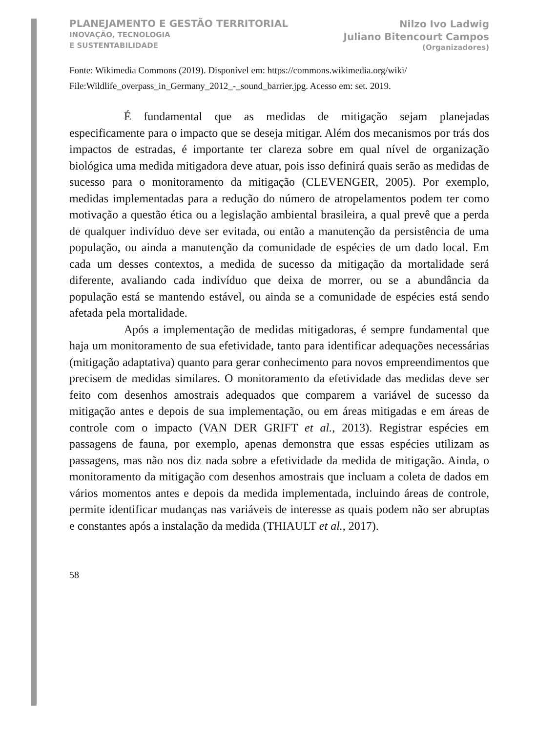PLANEJAMENTO E GESTÃO TERRITORIAL
INOVAÇÃO, TECNOLOGIA
E SUSTENTABILIDADE
Nilzo Ivo Ladwig
Juliano Bitencourt Campos
(Organizadores)
Fonte: Wikimedia Commons (2019). Disponível em: https://commons.wikimedia.org/wiki/ File:Wildlife_overpass_in_Germany_2012_-_sound_barrier.jpg. Acesso em: set. 2019.
É fundamental que as medidas de mitigação sejam planejadas especificamente para o impacto que se deseja mitigar. Além dos mecanismos por trás dos impactos de estradas, é importante ter clareza sobre em qual nível de organização biológica uma medida mitigadora deve atuar, pois isso definirá quais serão as medidas de sucesso para o monitoramento da mitigação (CLEVENGER, 2005). Por exemplo, medidas implementadas para a redução do número de atropelamentos podem ter como motivação a questão ética ou a legislação ambiental brasileira, a qual prevê que a perda de qualquer indivíduo deve ser evitada, ou então a manutenção da persistência de uma população, ou ainda a manutenção da comunidade de espécies de um dado local. Em cada um desses contextos, a medida de sucesso da mitigação da mortalidade será diferente, avaliando cada indivíduo que deixa de morrer, ou se a abundância da população está se mantendo estável, ou ainda se a comunidade de espécies está sendo afetada pela mortalidade.
Após a implementação de medidas mitigadoras, é sempre fundamental que haja um monitoramento de sua efetividade, tanto para identificar adequações necessárias (mitigação adaptativa) quanto para gerar conhecimento para novos empreendimentos que precisem de medidas similares. O monitoramento da efetividade das medidas deve ser feito com desenhos amostrais adequados que comparem a variável de sucesso da mitigação antes e depois de sua implementação, ou em áreas mitigadas e em áreas de controle com o impacto (VAN DER GRIFT et al., 2013). Registrar espécies em passagens de fauna, por exemplo, apenas demonstra que essas espécies utilizam as passagens, mas não nos diz nada sobre a efetividade da medida de mitigação. Ainda, o monitoramento da mitigação com desenhos amostrais que incluam a coleta de dados em vários momentos antes e depois da medida implementada, incluindo áreas de controle, permite identificar mudanças nas variáveis de interesse as quais podem não ser abruptas e constantes após a instalação da medida (THIAULT et al., 2017).
58